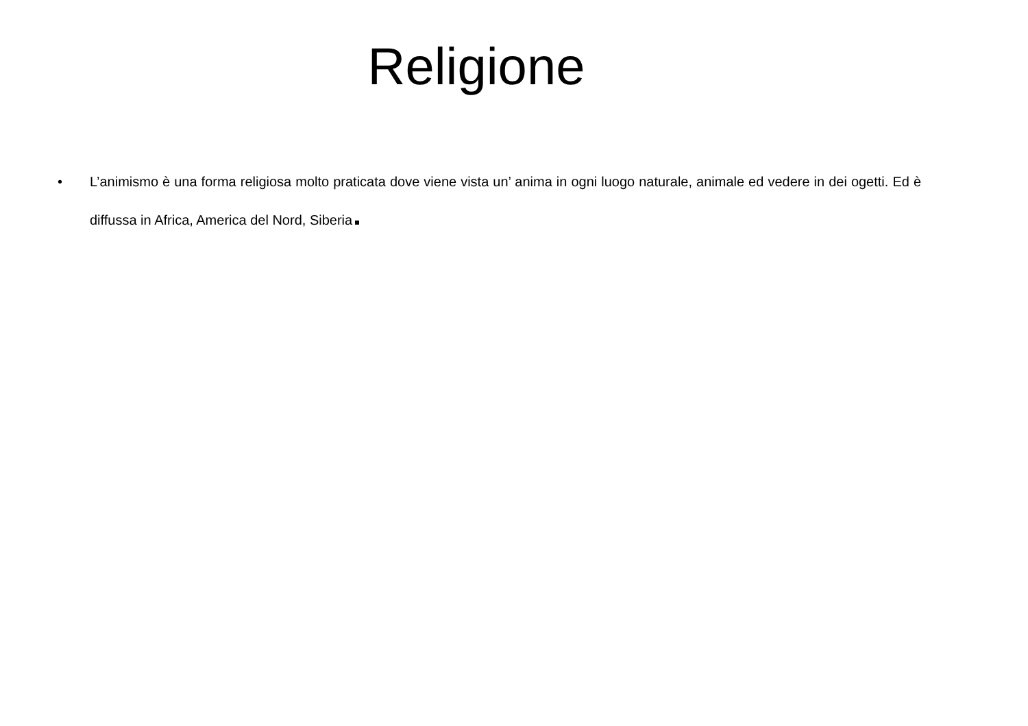Religione
• L’animismo è una forma religiosa molto praticata dove viene vista un’ anima in ogni luogo naturale, animale ed vedere in dei ogetti. Ed è diffussa in Africa, America del Nord, Siberia